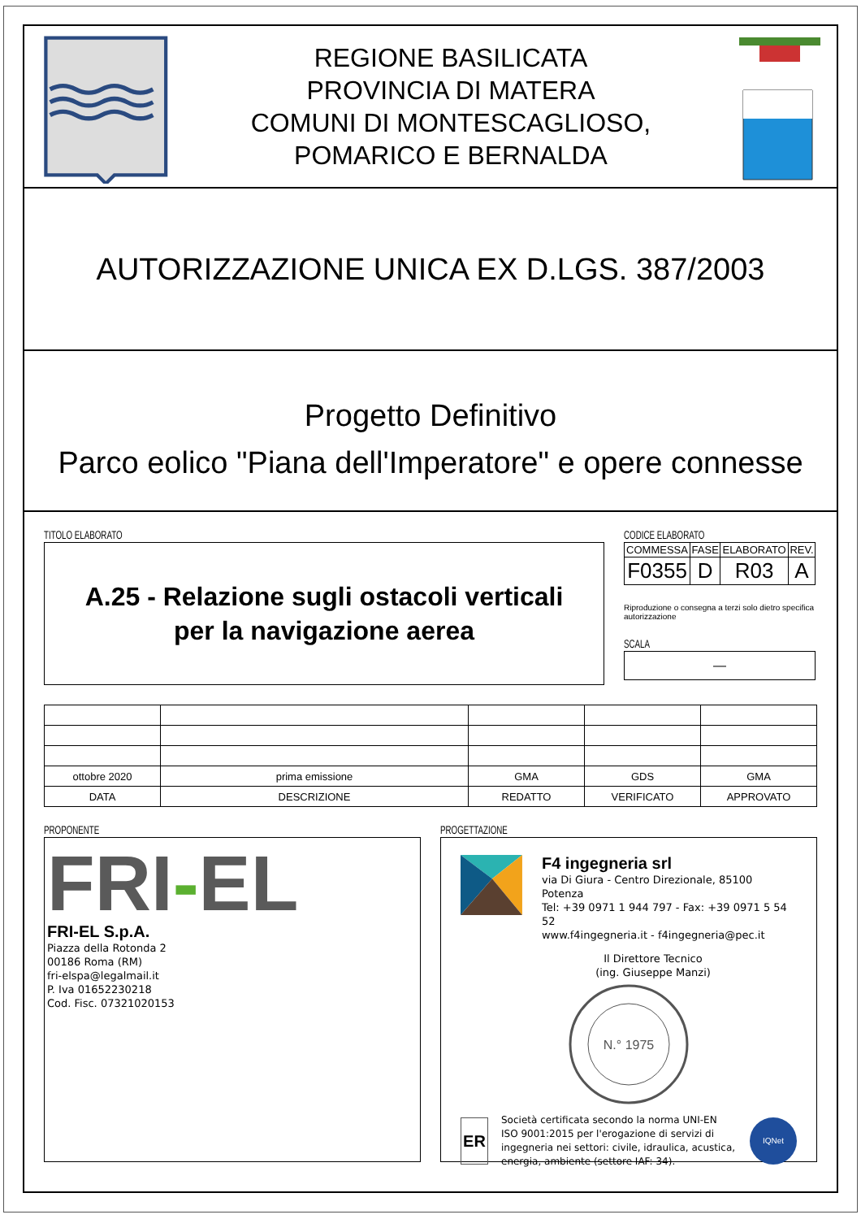REGIONE BASILICATA
PROVINCIA DI MATERA
COMUNI DI MONTESCAGLIOSO,
POMARICO E BERNALDA
AUTORIZZAZIONE UNICA EX D.LGS. 387/2003
Progetto Definitivo
Parco eolico "Piana dell'Imperatore" e opere connesse
TITOLO ELABORATO
A.25 - Relazione sugli ostacoli verticali
per la navigazione aerea
CODICE ELABORATO
| COMMESSA | FASE | ELABORATO | REV. |
| --- | --- | --- | --- |
| F0355 | D | R03 | A |
Riproduzione o consegna a terzi solo dietro specifica autorizzazione
SCALA
—
| ottobre 2020 | prima emissione | GMA | GDS | GMA |
| DATA | DESCRIZIONE | REDATTO | VERIFICATO | APPROVATO |
PROPONENTE
FRI-EL
FRI-EL S.p.A.
Piazza della Rotonda 2
00186 Roma (RM)
fri-elspa@legalmail.it
P. Iva 01652230218
Cod. Fisc. 07321020153
PROGETTAZIONE
F4 ingegneria srl
via Di Giura - Centro Direzionale, 85100 Potenza
Tel: +39 0971 1 944 797 - Fax: +39 0971 5 54 52
www.f4ingegneria.it - f4ingegneria@pec.it
Il Direttore Tecnico
(ing. Giuseppe Manzi)
N.° 1975
ER
Società certificata secondo la norma UNI-EN ISO 9001:2015 per l'erogazione di servizi di ingegneria nei settori: civile, idraulica, acustica, energia, ambiente (settore IAF: 34).
IQNet